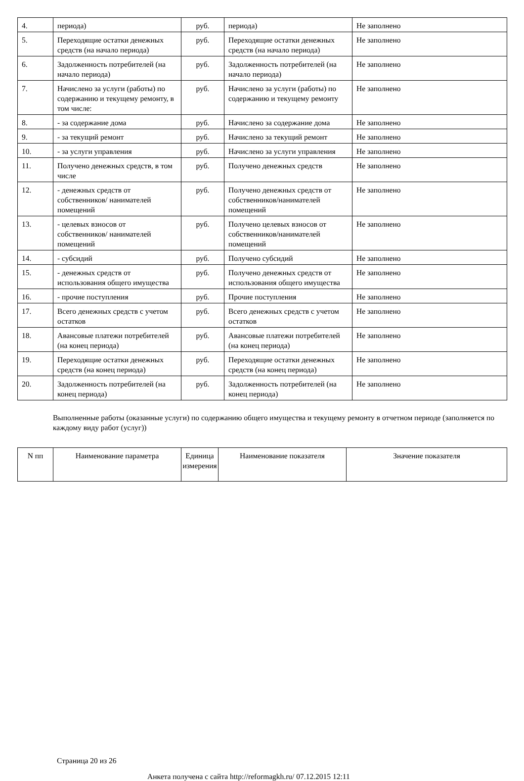| 4. | периода) | руб. | периода) | Не заполнено |
| 5. | Переходящие остатки денежных средств (на начало периода) | руб. | Переходящие остатки денежных средств (на начало периода) | Не заполнено |
| 6. | Задолженность потребителей (на начало периода) | руб. | Задолженность потребителей (на начало периода) | Не заполнено |
| 7. | Начислено за услуги (работы) по содержанию и текущему ремонту, в том числе: | руб. | Начислено за услуги (работы) по содержанию и текущему ремонту | Не заполнено |
| 8. | - за содержание дома | руб. | Начислено за содержание дома | Не заполнено |
| 9. | - за текущий ремонт | руб. | Начислено за текущий ремонт | Не заполнено |
| 10. | - за услуги управления | руб. | Начислено за услуги управления | Не заполнено |
| 11. | Получено денежных средств, в том числе | руб. | Получено денежных средств | Не заполнено |
| 12. | - денежных средств от собственников/ нанимателей помещений | руб. | Получено денежных средств от собственников/нанимателей помещений | Не заполнено |
| 13. | - целевых взносов от собственников/ нанимателей помещений | руб. | Получено целевых взносов от собственников/нанимателей помещений | Не заполнено |
| 14. | - субсидий | руб. | Получено субсидий | Не заполнено |
| 15. | - денежных средств от использования общего имущества | руб. | Получено денежных средств от использования общего имущества | Не заполнено |
| 16. | - прочие поступления | руб. | Прочие поступления | Не заполнено |
| 17. | Всего денежных средств с учетом остатков | руб. | Всего денежных средств с учетом остатков | Не заполнено |
| 18. | Авансовые платежи потребителей (на конец периода) | руб. | Авансовые платежи потребителей (на конец периода) | Не заполнено |
| 19. | Переходящие остатки денежных средств (на конец периода) | руб. | Переходящие остатки денежных средств (на конец периода) | Не заполнено |
| 20. | Задолженность потребителей (на конец периода) | руб. | Задолженность потребителей (на конец периода) | Не заполнено |
Выполненные работы (оказанные услуги) по содержанию общего имущества и текущему ремонту в отчетном периоде (заполняется по каждому виду работ (услуг))
| N пп | Наименование параметра | Единица измерения | Наименование показателя | Значение показателя |
| --- | --- | --- | --- | --- |
Страница 20 из 26
Анкета получена с сайта http://reformagkh.ru/ 07.12.2015 12:11